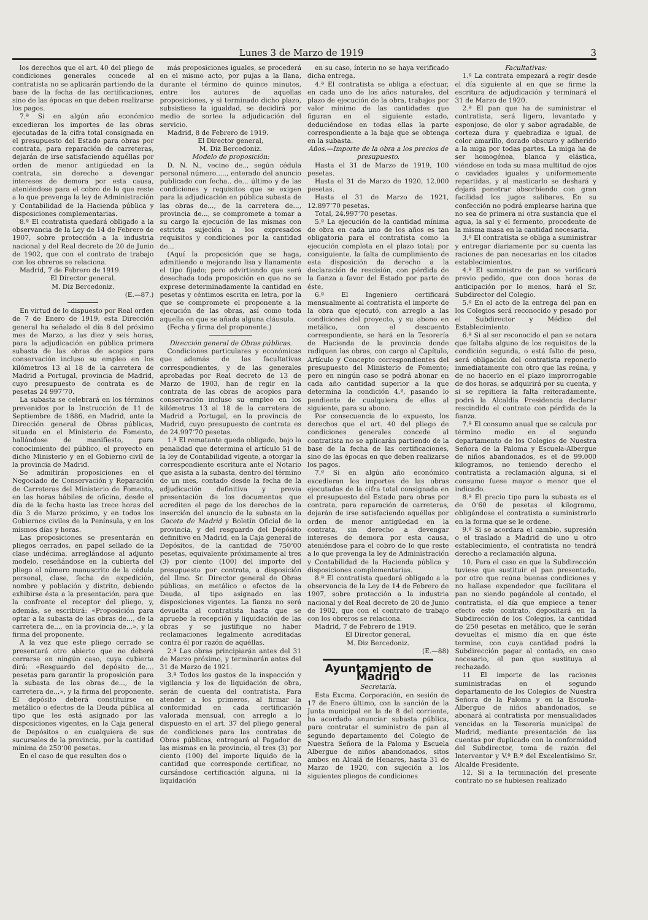Lunes 3 de Marzo de 1919 3
los derechos que el art. 40 del pliego de condiciones generales concede al contratista no se aplicarán partiendo de la base de la fecha de las certificaciones, sino de las épocas en que deben realizarse los pagos.
7.ª Si en algún año económico excedieran los importes de las obras ejecutadas de la cifra total consignada en el presupuesto del Estado para obras por contrata, para reparación de carreteras, dejarán de irse satisfaciendo aquéllas por orden de menor antigüedad en la contrata, sin derecho a devengar intereses de demora por esta causa, ateniéndose para el cobro de lo que reste a lo que prevenga la ley de Administración y Contabilidad de la Hacienda pública y disposiciones complementarias.
8.ª El contratista quedará obligado a la observancia de la Ley de 14 de Febrero de 1907, sobre protección a la industria nacional y del Real decreto de 20 de Junio de 1902, que con el contrato de trabajo con los obreros se relaciona.
Madrid, 7 de Febrero de 1919.
El Director general.
M. Diz Bercedoniz.
(E.—87.)
En virtud de lo dispuesto por Real orden de 7 de Enero de 1919, esta Dirección general ha señalado el día 8 del próximo mes de Marzo, a las diez y seis horas, para la adjudicación en pública primera subasta de las obras de acopios para conservación incluso su empleo en los kilómetros 13 al 18 de la carretera de Madrid a Portugal, provincia de Madrid, cuyo presupuesto de contrata es de pesetas 24 997‘70.
La subasta se celebrará en los términos prevenidos por la Instrucción de 11 de Septiembre de 1886, en Madrid, ante la Dirección general de Obras públicas, situada en el Ministerio de Fomento, hallándose de manifiesto, para conocimiento del público, el proyecto en dicho Ministerio y en el Gobierno civil de la provincia de Madrid.
Se admitirán proposiciones en el Negociado de Conservación y Reparación de Carreteras del Ministerio de Fomento, en las horas hábiles de oficina, desde el día de la fecha hasta las trece horas del día 3 de Marzo próximo, y en todos los Gobiernos civiles de la Península, y en los mismos días y horas.
Las proposiciones se presentarán en pliegos cerrados, en papel sellado de la clase undécima, arreglándose al adjunto modelo, reseñándose en la cubierta del pliego el número manuscrito de la cédula personal, clase, fecha de expedición, nombre y población y distrito, debiendo exhibirse ésta a la presentación, para que la confronte el receptor del pliego, y, además, se escribirá: «Proposición para optar a la subasta de las obras de..., de la carretera de..., en la provincia de...», y la firma del proponente.
A la vez que este pliego cerrado se presentará otro abierto que no deberá cerrarse en ningún caso, cuya cubierta dirá: «Resguardo del depósito de.... pesetas para garantir la proposición para la subasta de las obras de..., de la carretera de...», y la firma del proponente. El depósito deberá constituirse en metálico o efectos de la Deuda pública al tipo que les está asignado por las disposiciones vigentes, en la Caja general de Depósitos o en cualquiera de sus sucursales de la provincia, por la cantidad mínima de 250‘00 pesetas.
En el caso de que resulten dos o
más proposiciones iguales, se procederá en el mismo acto, por pujas a la llana, durante el término de quince minutos, entre los autores de aquellas proposiciones, y si terminado dicho plazo, subsistiese la igualdad, se decidirá por medio de sorteo la adjudicación del servicio.
Madrid, 8 de Febrero de 1919.
El Director general,
M. Diz Bercedoniz.
Modelo de proposición:
D. N. N., vecino de.., según cédula personal número....., enterado del anuncio publicado con fecha.. de... último y de las condiciones y requisitos que se exigen para la adjudicación en pública subasta de las obras de..., de la carretera de..., provincia de..., se compromete a tomar a su cargo la ejecución de las mismas con estricta sujeción a los expresados requisitos y condiciones por la cantidad de...
(Aquí la proposición que se haga, admitiendo o mejorando lisa y llanamente el tipo fijado; pero advirtiendo que será desechada toda proposición en que no se exprese determinadamente la cantidad en pesetas y céntimos escrita en letra, por la que se compromete el proponente a la ejecución de las obras, así como toda aquella en que se añada alguna cláusula.
(Fecha y firma del proponente.)
Dirección general de Obras públicas.
Condiciones particulares y económicas que además de las facultativas correspondientes, y de las generales aprobadas por Real decreto de 13 de Marzo de 1903, han de regir en la contrata de las obras de acopios para conservación incluso su empleo en los kilómetros 13 al 18 de la carretera de Madrid a Portugal, en la provincia de Madrid, cuyo presupuesto de contrata es de 24.997‘70 pesetas.
1.ª El rematante queda obligado, bajo la penalidad que determina el artículo 51 de la ley de Contabilidad vigente, a otorgar la correspondiente escritura ante el Notario que asista a la subasta, dentro del término de un mes, contado desde la fecha de la adjudicación definitiva y previa presentación de los documentos que acrediten el pago de los derechos de la inserción del anuncio de la subasta en la Gaceta de Madrid y Boletín Oficial de la provincia, y del resguardo del Depósito definitivo en Madrid, en la Caja general de Depósitos, de la cantidad de 750‘00 pesetas, equivalente próximamente al tres (3) por ciento (100) del importe del presupuesto por contrata, a disposición del Ilmo. Sr. Director general de Obras públicas, en metálico o efectos de la Deuda, al tipo asignado en las disposiciones vigentes. La fianza no será devuelta al contratista hasta que se apruebe la recepción y liquidación de las obras y se justifique no haber reclamaciones legalmente acreditadas contra él por razón de aquéllas.
2.ª Las obras principiarán antes del 31 de Marzo próximo, y terminarán antes del 31 de Marzo de 1921.
3.ª Todos los gastos de la inspección y vigilancia y los de liquidación de obra, serán de cuenta del contratista. Para atender a los primeros, al firmar la conformidad en cada certificación valorada mensual, con arreglo a lo dispuesto en el art. 37 del pliego general de condiciones para las contratas de Obras públicas, entregará al Pagador de las mismas en la provincia, el tres (3) por ciento (100) del importe líquido de la cantidad que corresponde certificar, no cursándose certificación alguna, ni la liquidación
en su caso, ínterin no se haya verificado dicha entrega.
4.ª El contratista se obliga a efectuar, en cada uno de los años naturales, del plazo de ejecución de la obra, trabajos por valor mínimo de las cantidades que figuran en el siguiente estado, deduciéndose en todas ellas la parte correspondiente a la baja que se obtenga en la subasta.
Años.—Importe de la obra a los precios de presupuesto.
Hasta el 31 de Marzo de 1919, 100 pesetas.
Hasta el 31 de Marzo de 1920, 12.000 pesetas.
Hasta el 31 de Marzo de 1921, 12.897‘70 pesetas.
Total, 24.997‘70 pesetas.
5.ª La ejecución de la cantidad mínima de obra en cada uno de los años es tan obligatoria para el contratista como la ejecución completa en el plazo total; por consiguiente, la falta de cumplimiento de esta disposición da derecho a la declaración de rescisión, con pérdida de la fianza a favor del Estado por parte de éste.
6.ª El Ingeniero certificará mensualmente al contratista el importe de la obra que ejecutó, con arreglo a las condiciones del proyecto, y su abono en metálico, con el descuento correspondiente, se hará en la Tesorería de Hacienda de la provincia donde radiquen las obras, con cargo al Capítulo, Artículo y Concepto correspondientes del presupuesto del Ministerio de Fomento; pero en ningún caso se podrá abonar en cada año cantidad superior a la que determina la condición 4.ª, pasando lo pendiente de cualquiera de ellos al siguiente, para su abono.
Por consecuencia de lo expuesto, los derechos que el art. 40 del pliego de condiciones generales concede al contratista no se aplicarán partiendo de la base de la fecha de las certificaciones, sino de las épocas en que deben realizarse los pagos.
7.ª Si en algún año económico excedieran los importes de las obras ejecutadas de la cifra total consignada en el presupuesto del Estado para obras por contrata, para reparación de carreteras, dejarán de irse satisfaciendo aquéllas por orden de menor antigüedad en la contrata, sin derecho a devengar intereses de demora por esta causa, ateniéndose para el cobro de lo que reste a lo que prevenga la ley de Administración y Contabilidad de la Hacienda pública y disposiciones complementarias.
8.ª El contratista quedará obligado a la observancia de la Ley de 14 de Febrero de 1907, sobre protección a la industria nacional y del Real decreto de 20 de Junio de 1902, que con el contrato de trabajo con los obreros se relaciona.
Madrid, 7 de Febrero de 1919.
El Director general,
M. Diz Bercedoniz.
(E.—88)
Ayuntamiento de Madrid
Secretaría.
Esta Excma. Corporación, en sesión de 17 de Enero último, con la sanción de la Junta municipal en la de 8 del corriente, ha acordado anunciar subasta pública, para contratar el suministro de pan al segundo departamento del Colegio de Nuestra Señora de la Paloma y Escuela Albergue de niños abandonados, sitos ambos en Alcalá de Henares, hasta 31 de Marzo de 1920, con sujeción a los siguientes pliegos de condiciones
Facultativas:
1.ª La contrata empezará a regir desde el día siguiente al en que se firme la escritura de adjudicación y terminará el 31 de Marzo de 1920.
2.ª El pan que ha de suministrar el contratista, será ligero, levantado y esponjoso, de olor y sabor agradable, de corteza dura y quebradiza e igual, de color amarillo, dorado obscuro y adherido a la miga por todas partes. La miga ha de ser homogénea, blanca y elástica, viéndose en toda su masa multitud de ojos o cavidades iguales y uniformemente repartidas, y al masticarlo se deshará y dejará penetrar absorbiendo con gran facilidad los jugos salibares. En su confección no podrá emplearse harina que no sea de primera ni otra sustancia que el agua, la sal y el fermento, procedente de la misma masa en la cantidad necesaria.
3.ª El contratista se obliga a suministrar y entregar diariamente por su cuenta las raciones de pan necesarias en los citados establecimientos.
4.ª El suministro de pan se verificará previo pedido, que con doce horas de anticipación por lo menos, hará el Sr. Subdirector del Colegio.
5.ª En el acto de la entrega del pan en los Colegios será reconocido y pesado por el Subdirector y Médico del Establecimiento.
6.ª Si al ser reconocido el pan se notara que faltaba alguno de los requisitos de la condición segunda, o está falto de peso, será obligación del contratista reponerlo inmediatamente con otro que las reúna, y de no hacerlo en el plazo improrrogable de dos horas, se adquirirá por su cuenta, y si se repitiera la falta reiteradamente, podrá la Alcaldía Presidencia declarar rescindido el contrato con pérdida de la fianza.
7.ª El consumo anual que se calcula por término medio en el segundo departamento de los Colegios de Nuestra Señora de la Paloma y Escuela-Albergue de niños abandonados, es el de 99.000 kilogramos, no teniendo derecho el contratista a reclamación alguna, si el consumo fuese mayor o menor que el indicado.
8.ª El precio tipo para la subasta es el de 0‘60 de pesetas el kilogramo, obligándose el contratista a suministrarlo en la forma que se le ordene.
9.ª Si se acordara el cambio, supresión o el traslado a Madrid de uno u otro establecimiento, el contratista no tendrá derecho a reclamación alguna.
10. Para el caso en que la Subdirección tuviese que sustituir el pan presentado, por otro que reúna buenas condiciones y no hallase expendedor que facilitara el pan no siendo pagándole al contado, el contratista, el día que empiece a tener efecto este contrato, depositará en la Subdirección de los Colegios, la cantidad de 250 pesetas en metálico, que le serán devueltas el mismo día en que éste termine, con cuya cantidad podrá la Subdirección pagar al contado, en caso necesario, el pan que sustituya al rechazado.
11 El importe de las raciones suministradas en el segundo departamento de los Colegios de Nuestra Señora de la Paloma y en la Escuela-Albergue de niños abandonados, se abonará al contratista por mensualidades vencidas en la Tesorería municipal de Madrid, mediante presentación de las cuentas por duplicado con la conformidad del Subdirector, toma de razón del Interventor y V.º B.º del Excelentísimo Sr. Alcalde Presidente.
12. Si a la terminación del presente contrato no se hubiesen realizado